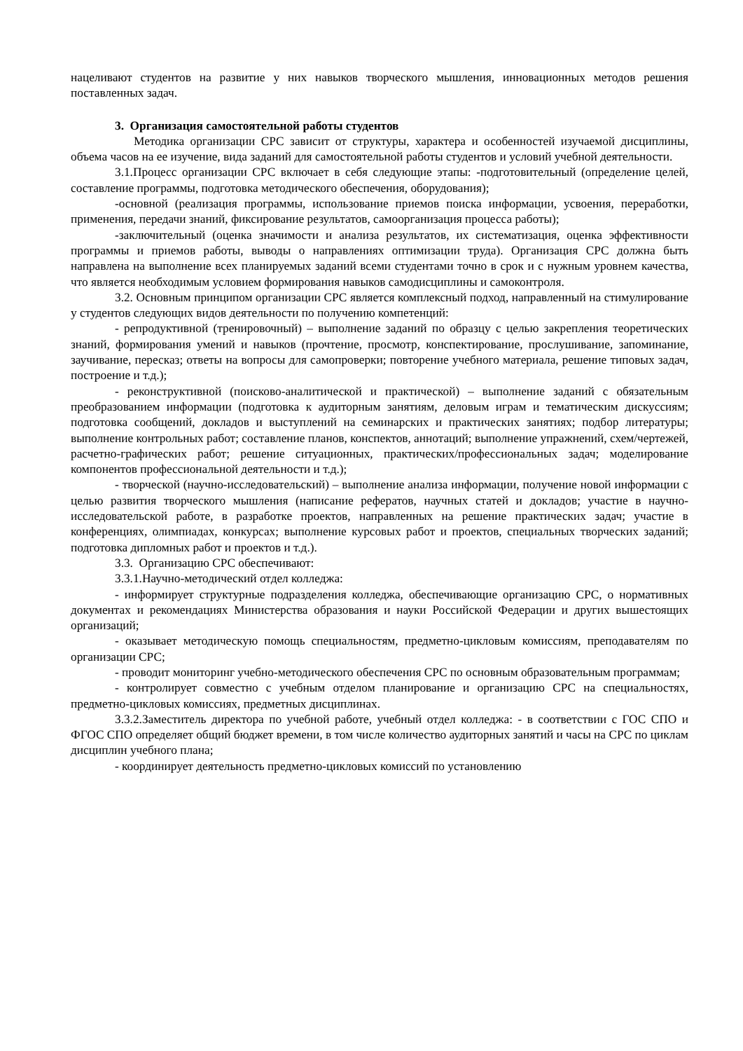нацеливают студентов на развитие у них навыков творческого мышления, инновационных методов решения поставленных задач.
3. Организация самостоятельной работы студентов
Методика организации СРС зависит от структуры, характера и особенностей изучаемой дисциплины, объема часов на ее изучение, вида заданий для самостоятельной работы студентов и условий учебной деятельности.
3.1.Процесс организации СРС включает в себя следующие этапы: -подготовительный (определение целей, составление программы, подготовка методического обеспечения, оборудования);
-основной (реализация программы, использование приемов поиска информации, усвоения, переработки, применения, передачи знаний, фиксирование результатов, самоорганизация процесса работы);
-заключительный (оценка значимости и анализа результатов, их систематизация, оценка эффективности программы и приемов работы, выводы о направлениях оптимизации труда). Организация СРС должна быть направлена на выполнение всех планируемых заданий всеми студентами точно в срок и с нужным уровнем качества, что является необходимым условием формирования навыков самодисциплины и самоконтроля.
3.2. Основным принципом организации СРС является комплексный подход, направленный на стимулирование у студентов следующих видов деятельности по получению компетенций:
- репродуктивной (тренировочный) – выполнение заданий по образцу с целью закрепления теоретических знаний, формирования умений и навыков (прочтение, просмотр, конспектирование, прослушивание, запоминание, заучивание, пересказ; ответы на вопросы для самопроверки; повторение учебного материала, решение типовых задач, построение и т.д.);
- реконструктивной (поисково-аналитической и практической) – выполнение заданий с обязательным преобразованием информации (подготовка к аудиторным занятиям, деловым играм и тематическим дискуссиям; подготовка сообщений, докладов и выступлений на семинарских и практических занятиях; подбор литературы; выполнение контрольных работ; составление планов, конспектов, аннотаций; выполнение упражнений, схем/чертежей, расчетно-графических работ; решение ситуационных, практических/профессиональных задач; моделирование компонентов профессиональной деятельности и т.д.);
- творческой (научно-исследовательский) – выполнение анализа информации, получение новой информации с целью развития творческого мышления (написание рефератов, научных статей и докладов; участие в научно-исследовательской работе, в разработке проектов, направленных на решение практических задач; участие в конференциях, олимпиадах, конкурсах; выполнение курсовых работ и проектов, специальных творческих заданий; подготовка дипломных работ и проектов и т.д.).
3.3. Организацию СРС обеспечивают:
3.3.1.Научно-методический отдел колледжа:
- информирует структурные подразделения колледжа, обеспечивающие организацию СРС, о нормативных документах и рекомендациях Министерства образования и науки Российской Федерации и других вышестоящих организаций;
- оказывает методическую помощь специальностям, предметно-цикловым комиссиям, преподавателям по организации СРС;
- проводит мониторинг учебно-методического обеспечения СРС по основным образовательным программам;
- контролирует совместно с учебным отделом планирование и организацию СРС на специальностях, предметно-цикловых комиссиях, предметных дисциплинах.
3.3.2.Заместитель директора по учебной работе, учебный отдел колледжа: - в соответствии с ГОС СПО и ФГОС СПО определяет общий бюджет времени, в том числе количество аудиторных занятий и часы на СРС по циклам дисциплин учебного плана;
- координирует деятельность предметно-цикловых комиссий по установлению